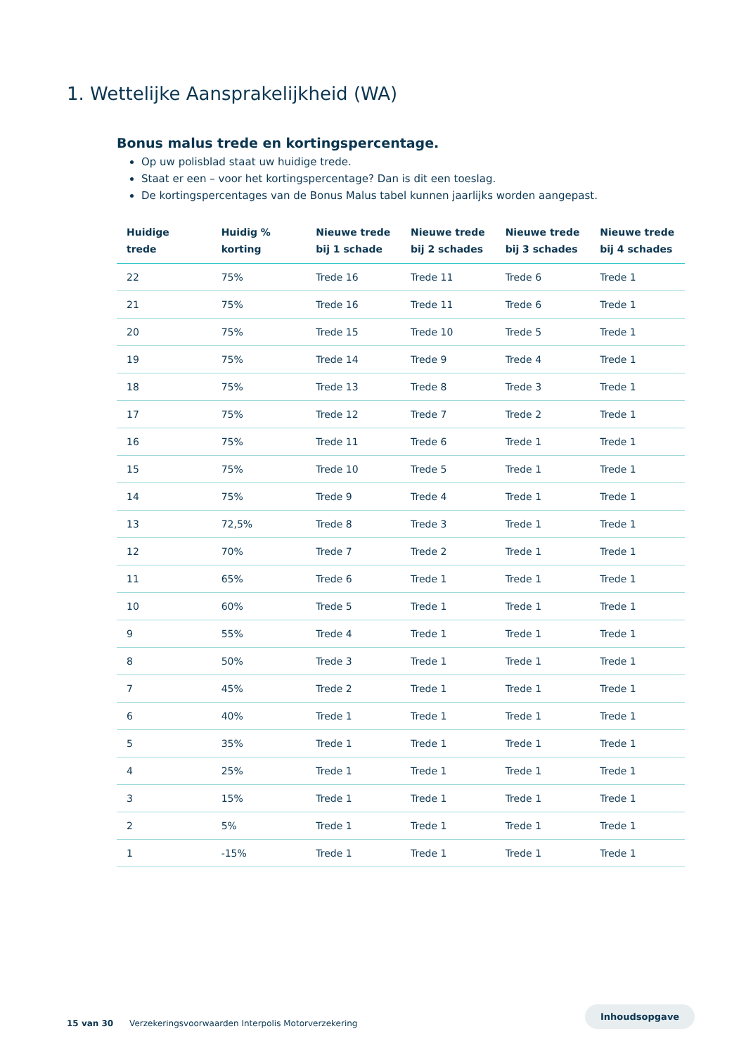1. Wettelijke Aansprakelijkheid (WA)
Bonus malus trede en kortingspercentage.
Op uw polisblad staat uw huidige trede.
Staat er een – voor het kortingspercentage? Dan is dit een toeslag.
De kortingspercentages van de Bonus Malus tabel kunnen jaarlijks worden aangepast.
| Huidige trede | Huidig % korting | Nieuwe trede bij 1 schade | Nieuwe trede bij 2 schades | Nieuwe trede bij 3 schades | Nieuwe trede bij 4 schades |
| --- | --- | --- | --- | --- | --- |
| 22 | 75% | Trede 16 | Trede 11 | Trede 6 | Trede 1 |
| 21 | 75% | Trede 16 | Trede 11 | Trede 6 | Trede 1 |
| 20 | 75% | Trede 15 | Trede 10 | Trede 5 | Trede 1 |
| 19 | 75% | Trede 14 | Trede 9 | Trede 4 | Trede 1 |
| 18 | 75% | Trede 13 | Trede 8 | Trede 3 | Trede 1 |
| 17 | 75% | Trede 12 | Trede 7 | Trede 2 | Trede 1 |
| 16 | 75% | Trede 11 | Trede 6 | Trede 1 | Trede 1 |
| 15 | 75% | Trede 10 | Trede 5 | Trede 1 | Trede 1 |
| 14 | 75% | Trede 9 | Trede 4 | Trede 1 | Trede 1 |
| 13 | 72,5% | Trede 8 | Trede 3 | Trede 1 | Trede 1 |
| 12 | 70% | Trede 7 | Trede 2 | Trede 1 | Trede 1 |
| 11 | 65% | Trede 6 | Trede 1 | Trede 1 | Trede 1 |
| 10 | 60% | Trede 5 | Trede 1 | Trede 1 | Trede 1 |
| 9 | 55% | Trede 4 | Trede 1 | Trede 1 | Trede 1 |
| 8 | 50% | Trede 3 | Trede 1 | Trede 1 | Trede 1 |
| 7 | 45% | Trede 2 | Trede 1 | Trede 1 | Trede 1 |
| 6 | 40% | Trede 1 | Trede 1 | Trede 1 | Trede 1 |
| 5 | 35% | Trede 1 | Trede 1 | Trede 1 | Trede 1 |
| 4 | 25% | Trede 1 | Trede 1 | Trede 1 | Trede 1 |
| 3 | 15% | Trede 1 | Trede 1 | Trede 1 | Trede 1 |
| 2 | 5% | Trede 1 | Trede 1 | Trede 1 | Trede 1 |
| 1 | -15% | Trede 1 | Trede 1 | Trede 1 | Trede 1 |
15 van 30 Verzekeringsvoorwaarden Interpolis Motorverzekering
Inhoudsopgave